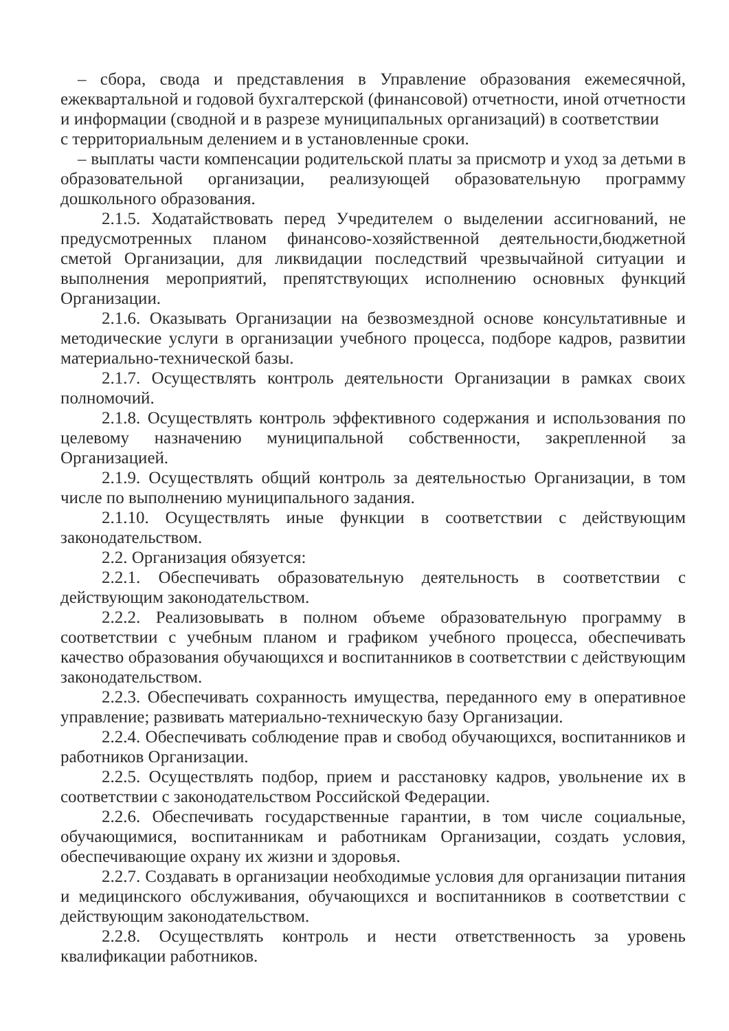– сбора, свода и представления в Управление образования ежемесячной, ежеквартальной и годовой бухгалтерской (финансовой) отчетности, иной отчетности и информации (сводной и в разрезе муниципальных организаций) в соответствии
с территориальным делением и в установленные сроки.
– выплаты части компенсации родительской платы за присмотр и уход за детьми в образовательной организации, реализующей образовательную программу дошкольного образования.
2.1.5. Ходатайствовать перед Учредителем о выделении ассигнований, не предусмотренных планом финансово-хозяйственной деятельности,бюджетной сметой Организации, для ликвидации последствий чрезвычайной ситуации и выполнения мероприятий, препятствующих исполнению основных функций Организации.
2.1.6. Оказывать Организации на безвозмездной основе консультативные и методические услуги в организации учебного процесса, подборе кадров, развитии материально-технической базы.
2.1.7. Осуществлять контроль деятельности Организации в рамках своих полномочий.
2.1.8. Осуществлять контроль эффективного содержания и использования по целевому назначению муниципальной собственности, закрепленной за Организацией.
2.1.9. Осуществлять общий контроль за деятельностью Организации, в том числе по выполнению муниципального задания.
2.1.10. Осуществлять иные функции в соответствии с действующим законодательством.
2.2. Организация обязуется:
2.2.1. Обеспечивать образовательную деятельность в соответствии с действующим законодательством.
2.2.2. Реализовывать в полном объеме образовательную программу в соответствии с учебным планом и графиком учебного процесса, обеспечивать качество образования обучающихся и воспитанников в соответствии с действующим законодательством.
2.2.3. Обеспечивать сохранность имущества, переданного ему в оперативное управление; развивать материально-техническую базу Организации.
2.2.4. Обеспечивать соблюдение прав и свобод обучающихся, воспитанников и работников Организации.
2.2.5. Осуществлять подбор, прием и расстановку кадров, увольнение их в соответствии с законодательством Российской Федерации.
2.2.6. Обеспечивать государственные гарантии, в том числе социальные, обучающимися, воспитанникам и работникам Организации, создать условия, обеспечивающие охрану их жизни и здоровья.
2.2.7. Создавать в организации необходимые условия для организации питания и медицинского обслуживания, обучающихся и воспитанников в соответствии с действующим законодательством.
2.2.8. Осуществлять контроль и нести ответственность за уровень квалификации работников.